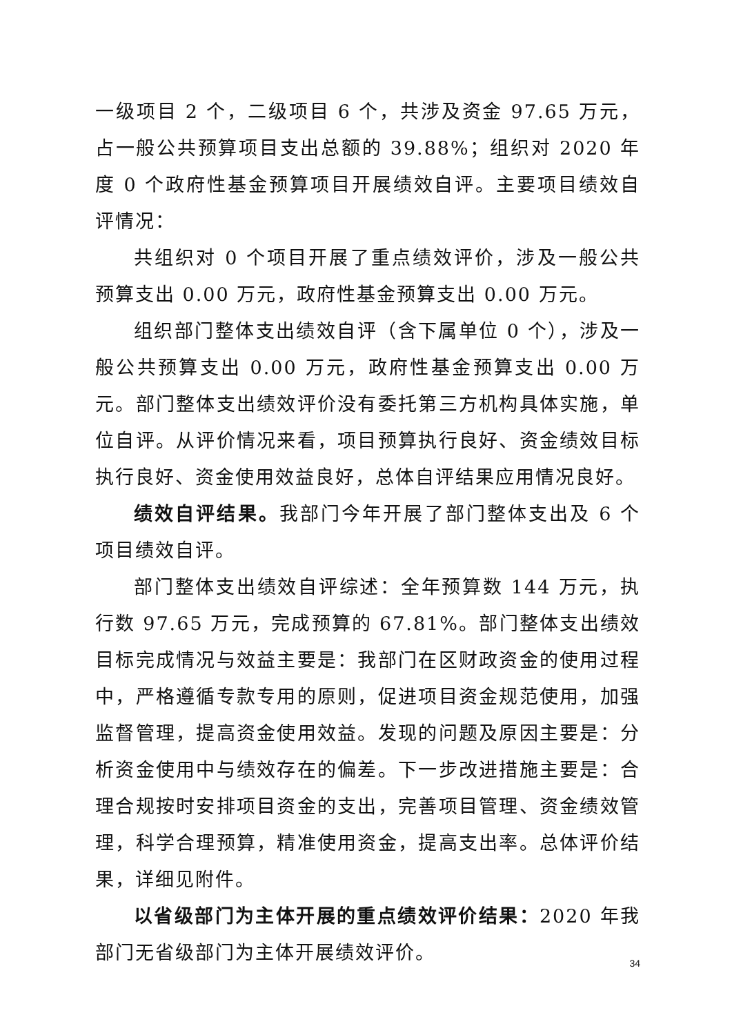一级项目 2 个，二级项目 6 个，共涉及资金 97.65 万元，占一般公共预算项目支出总额的 39.88%；组织对 2020 年度 0 个政府性基金预算项目开展绩效自评。主要项目绩效自评情况：
共组织对 0 个项目开展了重点绩效评价，涉及一般公共预算支出 0.00 万元，政府性基金预算支出 0.00 万元。
组织部门整体支出绩效自评（含下属单位 0 个），涉及一般公共预算支出 0.00 万元，政府性基金预算支出 0.00 万元。部门整体支出绩效评价没有委托第三方机构具体实施，单位自评。从评价情况来看，项目预算执行良好、资金绩效目标执行良好、资金使用效益良好，总体自评结果应用情况良好。
绩效自评结果。我部门今年开展了部门整体支出及 6 个项目绩效自评。
部门整体支出绩效自评综述：全年预算数 144 万元，执行数 97.65 万元，完成预算的 67.81%。部门整体支出绩效目标完成情况与效益主要是：我部门在区财政资金的使用过程中，严格遵循专款专用的原则，促进项目资金规范使用，加强监督管理，提高资金使用效益。发现的问题及原因主要是：分析资金使用中与绩效存在的偏差。下一步改进措施主要是：合理合规按时安排项目资金的支出，完善项目管理、资金绩效管理，科学合理预算，精准使用资金，提高支出率。总体评价结果，详细见附件。
以省级部门为主体开展的重点绩效评价结果：2020 年我部门无省级部门为主体开展绩效评价。
34